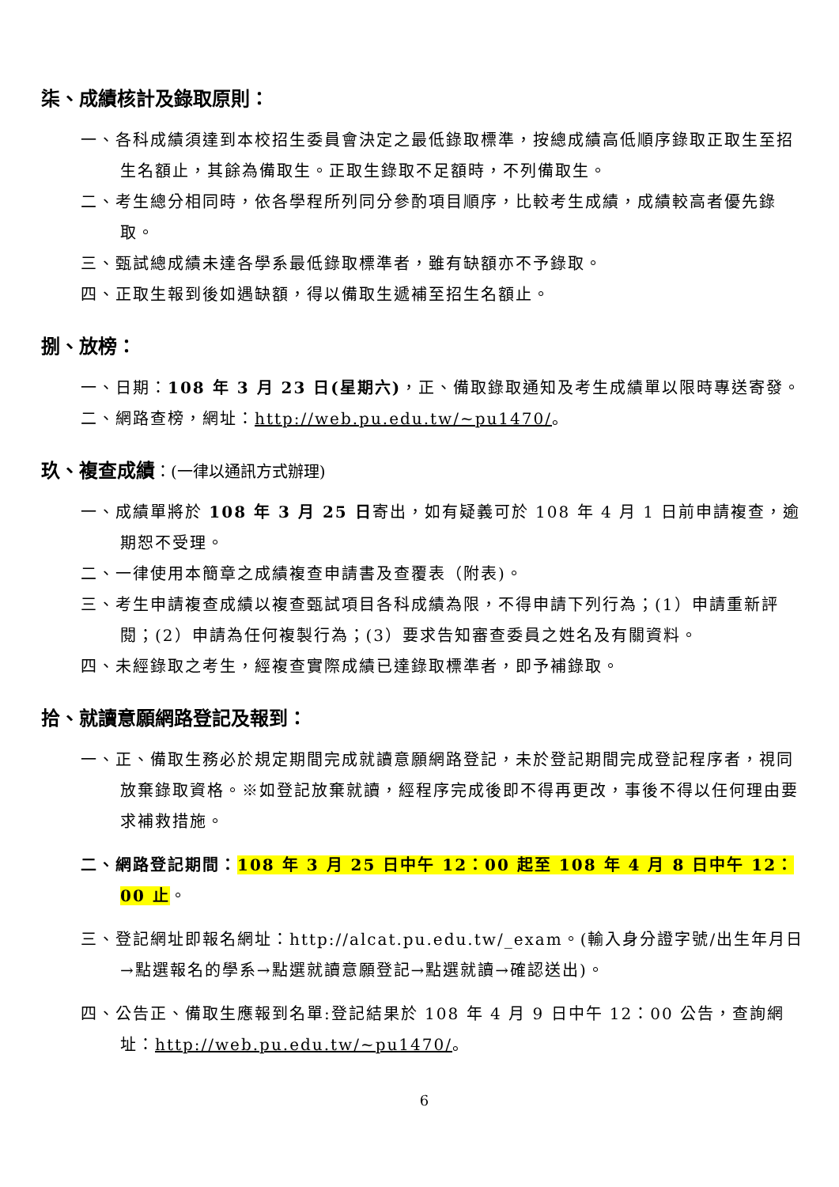柒、成績核計及錄取原則：
一、各科成績須達到本校招生委員會決定之最低錄取標準，按總成績高低順序錄取正取生至招生名額止，其餘為備取生。正取生錄取不足額時，不列備取生。
二、考生總分相同時，依各學程所列同分參酌項目順序，比較考生成績，成績較高者優先錄取。
三、甄試總成績未達各學系最低錄取標準者，雖有缺額亦不予錄取。
四、正取生報到後如遇缺額，得以備取生遞補至招生名額止。
捌、放榜：
一、日期：108 年 3 月 23 日(星期六)，正、備取錄取通知及考生成績單以限時專送寄發。
二、網路查榜，網址：http://web.pu.edu.tw/~pu1470/。
玖、複查成績：(一律以通訊方式辦理)
一、成績單將於 108 年 3 月 25 日寄出，如有疑義可於 108 年 4 月 1 日前申請複查，逾期恕不受理。
二、一律使用本簡章之成績複查申請書及查覆表（附表)。
三、考生申請複查成績以複查甄試項目各科成績為限，不得申請下列行為；(1）申請重新評閱；(2）申請為任何複製行為；(3）要求告知審查委員之姓名及有關資料。
四、未經錄取之考生，經複查實際成績已達錄取標準者，即予補錄取。
拾、就讀意願網路登記及報到：
一、正、備取生務必於規定期間完成就讀意願網路登記，未於登記期間完成登記程序者，視同放棄錄取資格。※如登記放棄就讀，經程序完成後即不得再更改，事後不得以任何理由要求補救措施。
二、網路登記期間：108 年 3 月 25 日中午 12：00 起至 108 年 4 月 8 日中午 12：00 止。
三、登記網址即報名網址：http://alcat.pu.edu.tw/_exam。(輸入身分證字號/出生年月日→點選報名的學系→點選就讀意願登記→點選就讀→確認送出)。
四、公告正、備取生應報到名單:登記結果於 108 年 4 月 9 日中午 12：00 公告，查詢網址：http://web.pu.edu.tw/~pu1470/。
6